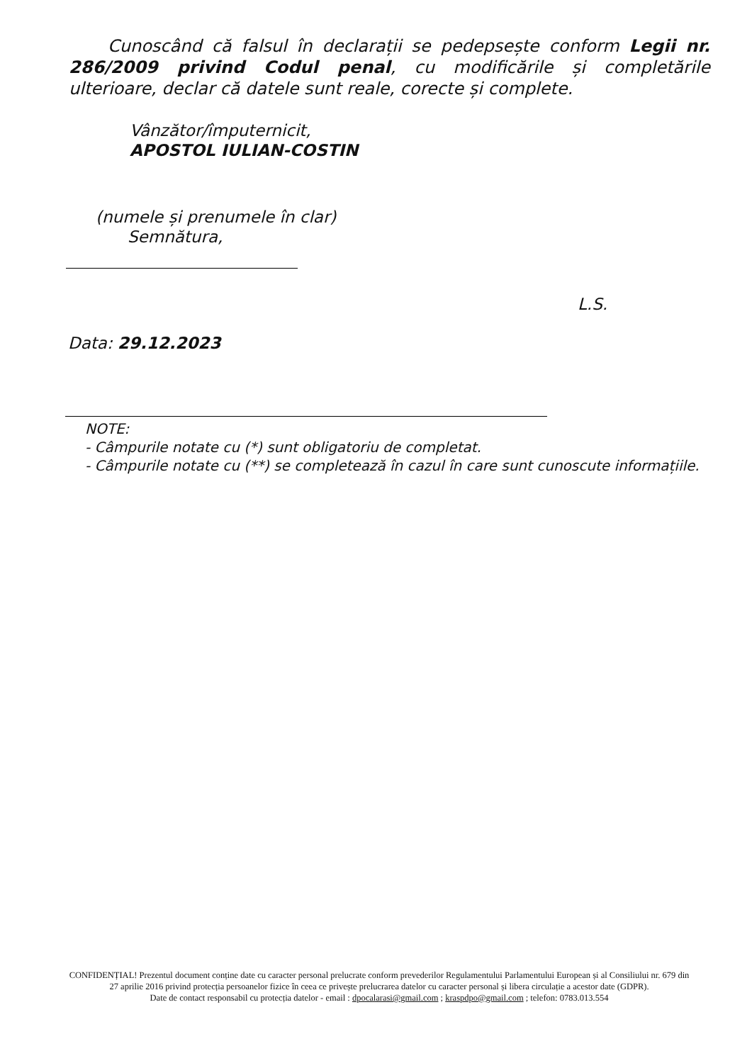Cunoscând că falsul în declarații se pedepsește conform Legii nr. 286/2009 privind Codul penal, cu modificările și completările ulterioare, declar că datele sunt reale, corecte și complete.
Vânzător/împuternicit,
APOSTOL IULIAN-COSTIN
(numele și prenumele în clar)
Semnătura,
L.S.
Data: 29.12.2023
NOTE:
- Câmpurile notate cu (*) sunt obligatoriu de completat.
- Câmpurile notate cu (**) se completează în cazul în care sunt cunoscute informațiile.
CONFIDENȚIAL! Prezentul document conține date cu caracter personal prelucrate conform prevederilor Regulamentului Parlamentului European și al Consiliului nr. 679 din 27 aprilie 2016 privind protecția persoanelor fizice în ceea ce privește prelucrarea datelor cu caracter personal și libera circulație a acestor date (GDPR).
Date de contact responsabil cu protecția datelor - email : dpocalarasi@gmail.com ; kraspdpo@gmail.com ; telefon: 0783.013.554